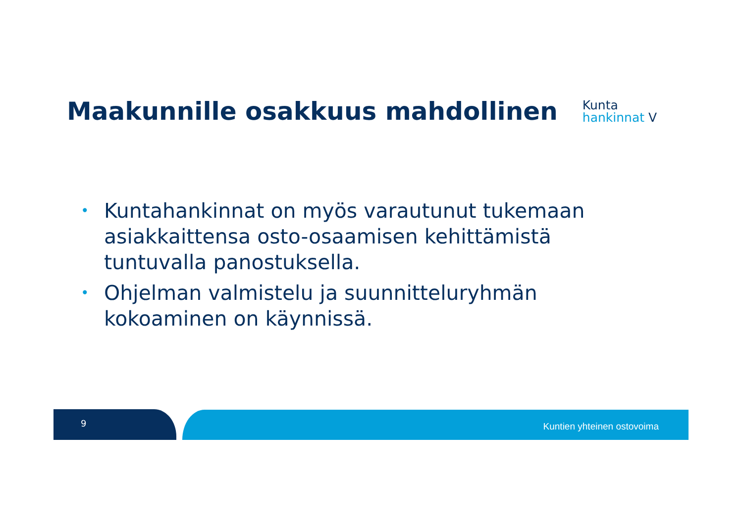Maakunnille osakkuus mahdollinen
Kunta
hankinnat V
• Kuntahankinnat on myös varautunut tukemaan asiakkaittensa osto-osaamisen kehittämistä tuntuvalla panostuksella.
• Ohjelman valmistelu ja suunnitteluryhmän kokoaminen on käynnissä.
9 Kuntien yhteinen ostovoima